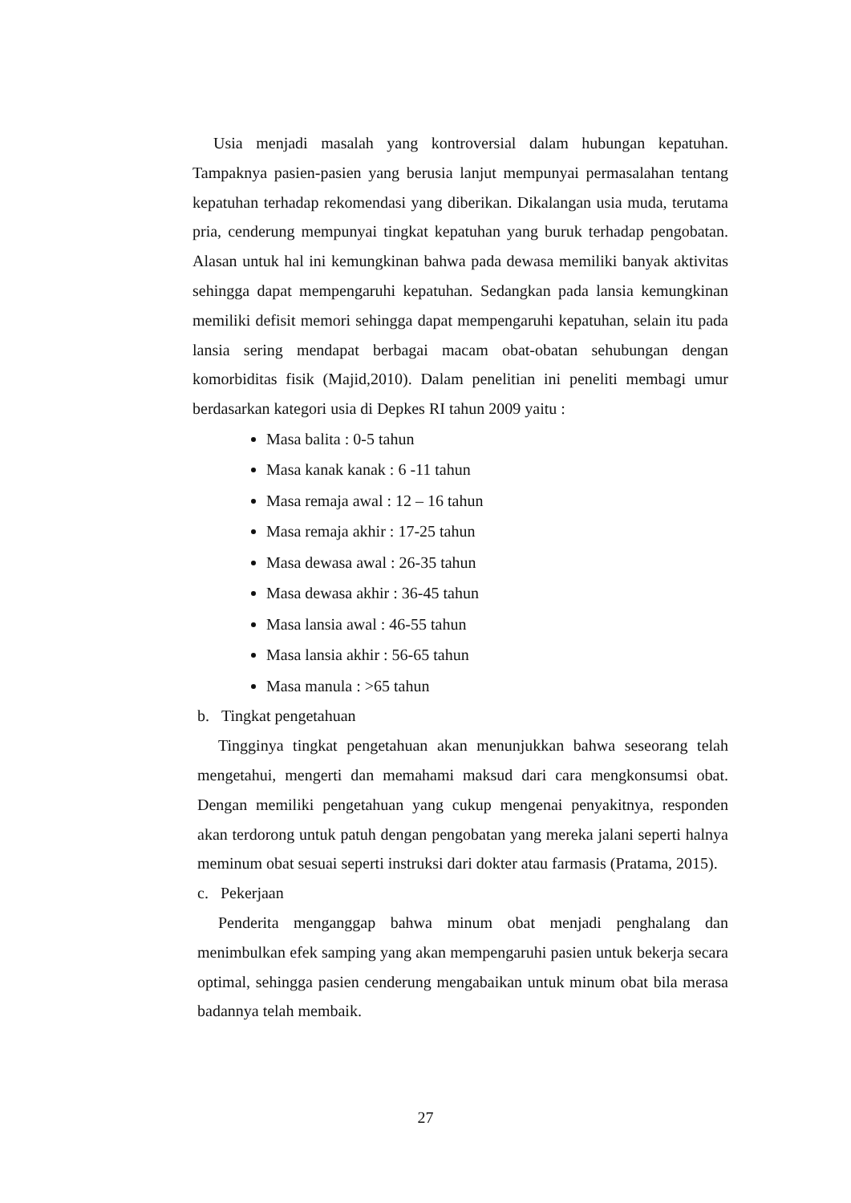Usia menjadi masalah yang kontroversial dalam hubungan kepatuhan. Tampaknya pasien-pasien yang berusia lanjut mempunyai permasalahan tentang kepatuhan terhadap rekomendasi yang diberikan. Dikalangan usia muda, terutama pria, cenderung mempunyai tingkat kepatuhan yang buruk terhadap pengobatan. Alasan untuk hal ini kemungkinan bahwa pada dewasa memiliki banyak aktivitas sehingga dapat mempengaruhi kepatuhan. Sedangkan pada lansia kemungkinan memiliki defisit memori sehingga dapat mempengaruhi kepatuhan, selain itu pada lansia sering mendapat berbagai macam obat-obatan sehubungan dengan komorbiditas fisik (Majid,2010). Dalam penelitian ini peneliti membagi umur berdasarkan kategori usia di Depkes RI tahun 2009 yaitu :
Masa balita : 0-5 tahun
Masa kanak kanak : 6 -11 tahun
Masa remaja awal : 12 – 16 tahun
Masa remaja akhir : 17-25 tahun
Masa dewasa awal : 26-35 tahun
Masa dewasa akhir : 36-45 tahun
Masa lansia awal : 46-55 tahun
Masa lansia akhir : 56-65 tahun
Masa manula : >65 tahun
b. Tingkat pengetahuan
Tingginya tingkat pengetahuan akan menunjukkan bahwa seseorang telah mengetahui, mengerti dan memahami maksud dari cara mengkonsumsi obat. Dengan memiliki pengetahuan yang cukup mengenai penyakitnya, responden akan terdorong untuk patuh dengan pengobatan yang mereka jalani seperti halnya meminum obat sesuai seperti instruksi dari dokter atau farmasis (Pratama, 2015).
c. Pekerjaan
Penderita menganggap bahwa minum obat menjadi penghalang dan menimbulkan efek samping yang akan mempengaruhi pasien untuk bekerja secara optimal, sehingga pasien cenderung mengabaikan untuk minum obat bila merasa badannya telah membaik.
27